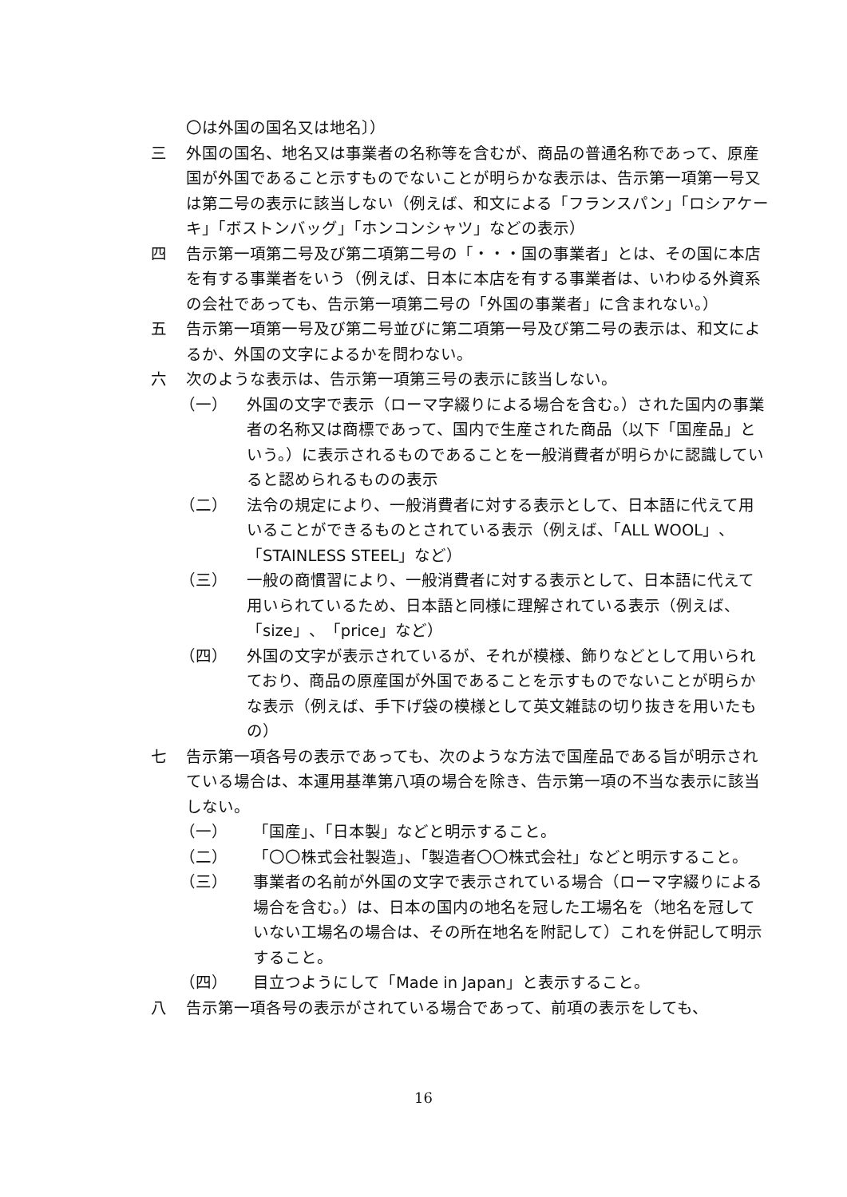〇は外国の国名又は地名〕）
三 外国の国名、地名又は事業者の名称等を含むが、商品の普通名称であって、原産国が外国であること示すものでないことが明らかな表示は、告示第一項第一号又は第二号の表示に該当しない（例えば、和文による「フランスパン」「ロシアケーキ」「ボストンバッグ」「ホンコンシャツ」などの表示）
四 告示第一項第二号及び第二項第二号の「・・・国の事業者」とは、その国に本店を有する事業者をいう（例えば、日本に本店を有する事業者は、いわゆる外資系の会社であっても、告示第一項第二号の「外国の事業者」に含まれない。）
五 告示第一項第一号及び第二号並びに第二項第一号及び第二号の表示は、和文によるか、外国の文字によるかを問わない。
六 次のような表示は、告示第一項第三号の表示に該当しない。
（一） 外国の文字で表示（ローマ字綴りによる場合を含む。）された国内の事業者の名称又は商標であって、国内で生産された商品（以下「国産品」という。）に表示されるものであることを一般消費者が明らかに認識していると認められるものの表示
（二） 法令の規定により、一般消費者に対する表示として、日本語に代えて用いることができるものとされている表示（例えば、「ALL WOOL」、「STAINLESS STEEL」など）
（三） 一般の商慣習により、一般消費者に対する表示として、日本語に代えて用いられているため、日本語と同様に理解されている表示（例えば、「size」、「price」など）
（四） 外国の文字が表示されているが、それが模様、飾りなどとして用いられており、商品の原産国が外国であることを示すものでないことが明らかな表示（例えば、手下げ袋の模様として英文雑誌の切り抜きを用いたもの）
七 告示第一項各号の表示であっても、次のような方法で国産品である旨が明示されている場合は、本運用基準第八項の場合を除き、告示第一項の不当な表示に該当しない。
（一） 「国産」、「日本製」などと明示すること。
（二） 「〇〇株式会社製造」、「製造者〇〇株式会社」などと明示すること。
（三） 事業者の名前が外国の文字で表示されている場合（ローマ字綴りによる場合を含む。）は、日本の国内の地名を冠した工場名を（地名を冠していない工場名の場合は、その所在地名を附記して）これを併記して明示すること。
（四） 目立つようにして「Made in Japan」と表示すること。
八 告示第一項各号の表示がされている場合であって、前項の表示をしても、
16